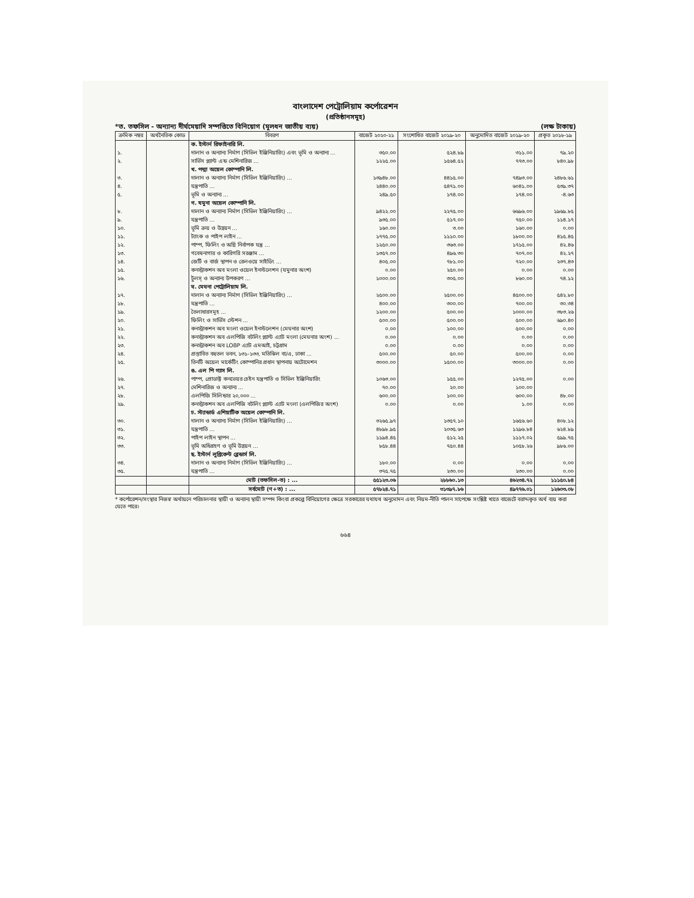বাংলাদেশ পেট্রোলিয়াম কর্পোরেশন
(প্রতিষ্ঠানসমূহ)
*ত. তফসিল - অন্যান্য দীর্ঘমেয়াদি সম্পত্তিতে বিনিয়োগ (মূলধন জাতীয় ব্যয়) (লক্ষ টাকায়)
| ক্রমিক নম্বর | অর্থনৈতিক কোড | বিবরণ | বাজেট ২০২০-২১ | সংশোধিত বাজেট ২০১৯-২০ | অনুমোদিত বাজেট ২০১৯-২০ | প্রকৃত ২০১৮-১৯ |
| --- | --- | --- | --- | --- | --- | --- |
| | | ক. ইস্টার্ন রিফাইনারি লি. | | | | |
| ১. | | দালান ও অন্যান্য নির্মাণ (সিভিল ইঞ্জিনিয়ারিং) এবং ভূমি ও অন্যান্য ... | ৩৫০.০০ | ৫২৪.৮৯ | ৩১১.০০ | ৭৯.২০ |
| ২. | | সার্ভিস প্ল্যান্ট এন্ড মেশিনারিজ ... | ১২২৫.০০ | ১৫৬৪.৫২ | ৭৭৩.০০ | ৮৪০.৯৮ |
| | | খ. পদ্মা অয়েল কোম্পানি লি. | | | | |
| ৩. | | দালান ও অন্যান্য নির্মাণ (সিভিল ইঞ্জিনিয়ারিং) ... | ১৩৯৪৮.০০ | ৪৪১৫.০০ | ৭৪৯৩.০০ | ২৪৮৬.৬১ |
| ৪. | | যন্ত্রপাতি ... | ২৪৪০.০০ | ৫৪৭১.০০ | ৬০৪১.০০ | ৫৩৯.৩৭ |
| ৫. | | ভূমি ও অন্যান্য ... | ২৪৯.৫০ | ১৭৪.০০ | ১৭৪.০০ | -৪.৬৩ |
| | | গ. যমুনা অয়েল কোম্পানি লি. | | | | |
| ৮. | | দালান ও অন্যান্য নির্মাণ (সিভিল ইঞ্জিনিয়ারিং) ... | ৯৪২২.০০ | ২২৭৫.০০ | ৬৬৯৬.০০ | ১৯৬৯.৮৫ |
| ৯. | | যন্ত্রপাতি ... | ৯৩৫.০০ | ৫১৭.০০ | ৭৫০.০০ | ১১৪.১৭ |
| ১০. | | ভূমি ক্রয় ও উন্নয়ন ... | ১৬০.০০ | ৩.০০ | ১৬০.০০ | ০.০০ |
| ১১. | | ট্যাংক ও পাইপ লাইন ... | ১৭৭৫.০০ | ১১১০.০০ | ১৮০০.০০ | ৪১৫.৪৫ |
| ১২. | | পাম্প, ফিলিং ও অগ্নি নির্বাপক যন্ত্র ... | ১২৫০.০০ | ৩৬৩.০০ | ১৭১৫.০০ | ৪২.৪৬ |
| ১৩. | | গবেষনাগার ও কারিগরি সরঞ্জাম ... | ১৩৫৭.০০ | ৪৯৬.৩০ | ৭০৭.০০ | ৪২.২৭ |
| ১৪. | | জেটি ও বার্জ স্থাপন ও রেলওয়ে সাইডিং ... | ৪০৫.০০ | ৭৮১.০০ | ৭২০.০০ | ২৩৭.৪৩ |
| ১৫. | | কনস্ট্রাকশন অব মংলা ওয়েল ইনস্টলেশন (যমুনার অংশ) | ০.০০ | ২৫০.০০ | ০.০০ | ০.০০ |
| ১৬. | | টুলস্ ও অন্যান্য উপকরণ ... | ১০০০.০০ | ৩০৫.০০ | ৮৬০.০০ | ৭৪.১২ |
| | | ঘ. মেঘনা পেট্রোলিয়াম লি. | | | | |
| ১৭. | | দালান ও অন্যান্য নির্মাণ (সিভিল ইঞ্জিনিয়ারিং) ... | ২৫০০.০০ | ২৫০০.০০ | ৪৫০০.০০ | ৫৪২.৮০ |
| ১৮. | | যন্ত্রপাতি ... | ৪০০.০০ | ৩০০.০০ | ৭০০.০০ | ৩০.৩৪ |
| ১৯. | | তৈলাধারসমূহ ... | ১২০০.০০ | ৫০০.০০ | ১০০০.০০ | ৩৮৩.২৬ |
| ২০. | | ফিলিং ও সার্ভিস স্টেশন ... | ৫০০.০০ | ৫০০.০০ | ৫০০.০০ | ৬৯০.৪০ |
| ২১. | | কনস্ট্রাকশন অব মংলা ওয়েল ইনস্টলেশন (মেঘনার অংশ) | ০.০০ | ১০০.০০ | ৫০০.০০ | ০.০০ |
| ২২. | | কনস্ট্রাকশন অব এলপিজি বটলিং প্ল্যান্ট এ্যাট মংলা (মেঘনার অংশ) ... | ০.০০ | ০.০০ | ০.০০ | ০.০০ |
| ২৩. | | কনস্ট্রাকশন অব LOBP এ্যাট এমআই, চট্টগ্রাম | ০.০০ | ০.০০ | ০.০০ | ০.০০ |
| ২৪. | | প্রস্তাবিত বহুতল ভবন, ১৩১-১৩৩, মতিঝিল বা/এ, ঢাকা ... | ৫০০.০০ | ৫০.০০ | ৫০০.০০ | ০.০০ |
| ২৫. | | তিনটি অয়েল মার্কেটিং কোম্পানির প্রধান স্থাপনায় অটোমেশন | ৩০০০.০০ | ১৫০০.০০ | ৩০০০.০০ | ০.০০ |
| | | ঙ. এল পি গ্যাস লি. | | | | |
| ২৬. | | পাম্প, প্রোডাক্ট কনভেয়র চেইন যন্ত্রপাতি ও সিভিল ইঞ্জিনিয়ারিং | ১০৬৩.০০ | ১৫৫.০০ | ১২৭৫.০০ | ০.০০ |
| ২৭. | | মেশিনারিজ ও অন্যান্য ... | ৭০.০০ | ২০.০০ | ১০০.০০ | |
| ২৮. | | এলপিজি সিলিন্ডার ২০,০০০ ... | ৬০০.০০ | ১০০.০০ | ৬০০.০০ | ৪৮.০০ |
| ২৯. | | কনস্ট্রাকশন অব এলপিজি বটলিং প্ল্যান্ট এ্যাট মংলা (এলপিজির অংশ) | ০.০০ | ০.০০ | ১.০০ | ০.০০ |
| | | চ. স্ট্যান্ডার্ড এশিয়াটিক অয়েল কোম্পানি লি. | | | | |
| ৩০. | | দালান ও অন্যান্য নির্মাণ (সিভিল ইঞ্জিনিয়ারিং) ... | ৩২৬৫.৯৭ | ১৩৫৭.১০ | ১৬৫৬.৬০ | ৪০৮.১২ |
| ৩১. | | যন্ত্রপাতি ... | ৪৮৯৮.৯৫ | ২০৩৫.৬৩ | ১২৯৬.৮৪ | ৬২৪.৮৯ |
| ৩২. | | পাইপ লাইন স্থাপন ... | ১১৯৪.৪৫ | ৫১২.২৫ | ১১১৭.০২ | ৫৯৯.৭৫ |
| ৩৩. | | ভূমি অধিগ্রহণ ও ভূমি উন্নয়ন ... | ৮৫৮.৪৪ | ৭৫০.৪৪ | ১০৫৮.২৬ | ৯৮৬.০০ |
| | | ছ. ইস্টার্ন লুব্রিকেন্ট ব্লেন্ডার্স লি. | | | | |
| ৩৪. | | দালান ও অন্যান্য নির্মাণ (সিভিল ইঞ্জিনিয়ারিং) ... | ১৮০.০০ | ০.০০ | ০.০০ | ০.০০ |
| ৩৫. | | যন্ত্রপাতি ... | ৩৭৫.৭৫ | ২৩০.০০ | ২৩০.০০ | ০.০০ |
| | | মোট (তফসিল-ত) : ... | ৫৫১২৩.০৬ | ২৮৮৬০.১৩ | ৪৬২৩৪.৭২ | ১১১৫০.৮৪ |
| | | সর্বমোট (ণ+ত) : ... | ৫৭৮২৪.৭১ | ৩১৩৯৭.৮৬ | ৪৯৭৭৬.০১ | ১২৬০৩.০৮ |
* কর্পোরেশন/সংস্থার নিজস্ব অর্থায়নে পরিচালনার স্থায়ী ও অন্যান্য স্থায়ী সম্পদ কিংবা প্রকল্পে বিনিয়োগের ক্ষেত্রে সরকারের যথাযথ অনুমোদন এবং নিয়ম-নীতি পালন সাপেক্ষে সংশ্লিষ্ট খাতে বাজেটে বরাদ্দকৃত অর্থ ব্যয় করা যেতে পারে।
৬৬৪